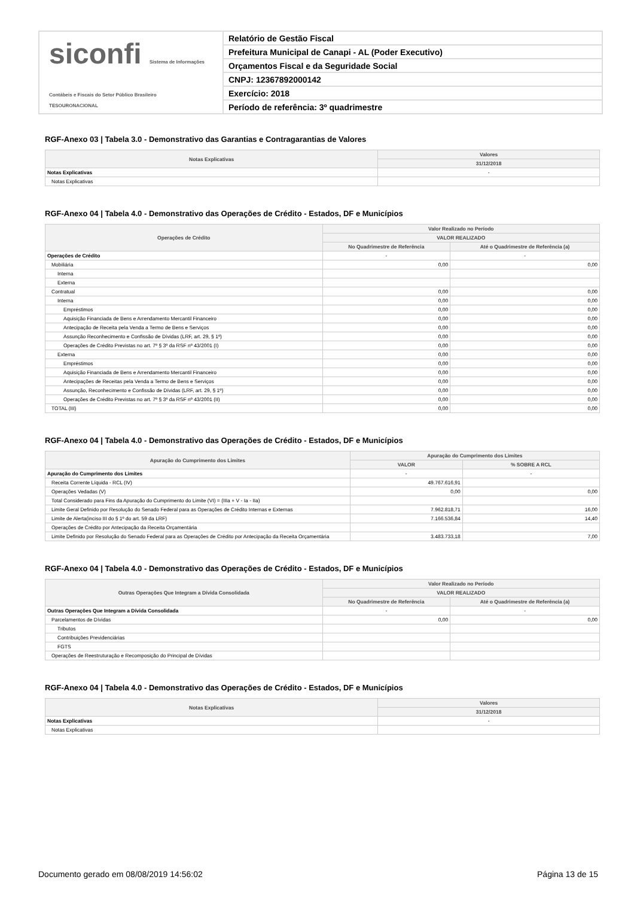siconfi Sistema de Informações Contábeis e Fiscais do Setor Público Brasileiro
TESOURONACIONAL
Relatório de Gestão Fiscal
Prefeitura Municipal de Canapi - AL (Poder Executivo)
Orçamentos Fiscal e da Seguridade Social
CNPJ: 12367892000142
Exercício: 2018
Período de referência: 3º quadrimestre
RGF-Anexo 03 | Tabela 3.0 - Demonstrativo das Garantias e Contragarantias de Valores
| Notas Explicativas | Valores |
| --- | --- |
| | 31/12/2018 |
| Notas Explicativas | - |
| Notas Explicativas | |
RGF-Anexo 04 | Tabela 4.0 - Demonstrativo das Operações de Crédito - Estados, DF e Municípios
| Operações de Crédito | Valor Realizado no Período | |
| --- | --- | --- |
| | VALOR REALIZADO | |
| | No Quadrimestre de Referência | Até o Quadrimestre de Referência (a) |
| Operações de Crédito | - | - |
| Mobiliária | 0,00 | 0,00 |
| Interna | | |
| Externa | | |
| Contratual | 0,00 | 0,00 |
| Interna | 0,00 | 0,00 |
| Empréstimos | 0,00 | 0,00 |
| Aquisição Financiada de Bens e Arrendamento Mercantil Financeiro | 0,00 | 0,00 |
| Antecipação de Receita pela Venda a Termo de Bens e Serviços | 0,00 | 0,00 |
| Assunção Reconhecimento e Confissão de Dívidas (LRF, art. 29, § 1º) | 0,00 | 0,00 |
| Operações de Crédito Previstas no art. 7º § 3º da RSF nº 43/2001 (I) | 0,00 | 0,00 |
| Externa | 0,00 | 0,00 |
| Empréstimos | 0,00 | 0,00 |
| Aquisição Financiada de Bens e Arrendamento Mercantil Financeiro | 0,00 | 0,00 |
| Antecipações de Receitas pela Venda a Termo de Bens e Serviços | 0,00 | 0,00 |
| Assunção, Reconhecimento e Confissão de Dívidas (LRF, art. 29, § 1º) | 0,00 | 0,00 |
| Operações de Crédito Previstas no art. 7º § 3º da RSF nº 43/2001 (II) | 0,00 | 0,00 |
| TOTAL (III) | 0,00 | 0,00 |
RGF-Anexo 04 | Tabela 4.0 - Demonstrativo das Operações de Crédito - Estados, DF e Municípios
| Apuração do Cumprimento dos Limites | Apuração do Cumprimento dos Limites | |
| --- | --- | --- |
| | VALOR | % SOBRE A RCL |
| Apuração do Cumprimento dos Limites | - | - |
| Receita Corrente Líquida - RCL (IV) | 49.767.616,91 | |
| Operações Vedadas (V) | 0,00 | 0,00 |
| Total Considerado para Fins da Apuração do Cumprimento do Limite (VI) = (IIIa + V - Ia - IIa) | | |
| Limite Geral Definido por Resolução do Senado Federal para as Operações de Crédito Internas e Externas | 7.962.818,71 | 16,00 |
| Limite de Alerta(inciso III do § 1º do art. 59 da LRF) | 7.166.536,84 | 14,40 |
| Operações de Crédito por Antecipação da Receita Orçamentária | | |
| Limite Definido por Resolução do Senado Federal para as Operações de Crédito por Antecipação da Receita Orçamentária | 3.483.733,18 | 7,00 |
RGF-Anexo 04 | Tabela 4.0 - Demonstrativo das Operações de Crédito - Estados, DF e Municípios
| Outras Operações Que Integram a Dívida Consolidada | Valor Realizado no Período | |
| --- | --- | --- |
| | VALOR REALIZADO | |
| | No Quadrimestre de Referência | Até o Quadrimestre de Referência (a) |
| Outras Operações Que Integram a Dívida Consolidada | - | - |
| Parcelamentos de Dívidas | 0,00 | 0,00 |
| Tributos | | |
| Contribuições Previdenciárias | | |
| FGTS | | |
| Operações de Reestruturação e Recomposição do Principal de Dívidas | | |
RGF-Anexo 04 | Tabela 4.0 - Demonstrativo das Operações de Crédito - Estados, DF e Municípios
| Notas Explicativas | Valores |
| --- | --- |
| | 31/12/2018 |
| Notas Explicativas | - |
| Notas Explicativas | |
Documento gerado em 08/08/2019 14:56:02 Página 13 de 15